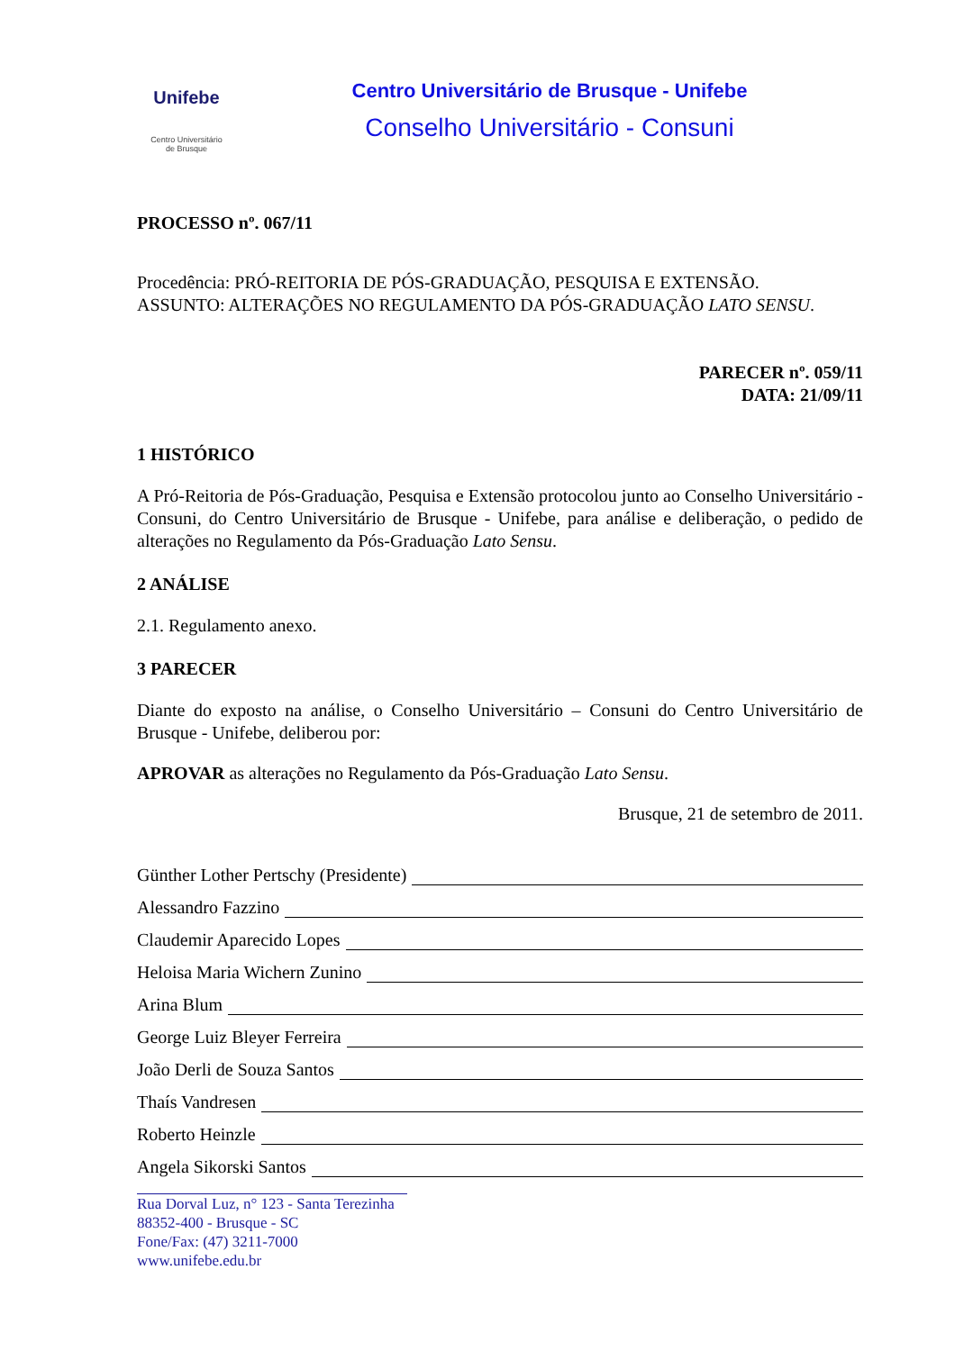Unifebe
Centro Universitário
de Brusque
Centro Universitário de Brusque - Unifebe
Conselho Universitário - Consuni
PROCESSO nº. 067/11
Procedência: PRÓ-REITORIA DE PÓS-GRADUAÇÃO, PESQUISA E EXTENSÃO.
ASSUNTO: ALTERAÇÕES NO REGULAMENTO DA PÓS-GRADUAÇÃO LATO SENSU.
PARECER nº. 059/11
DATA: 21/09/11
1 HISTÓRICO
A Pró-Reitoria de Pós-Graduação, Pesquisa e Extensão protocolou junto ao Conselho Universitário - Consuni, do Centro Universitário de Brusque - Unifebe, para análise e deliberação, o pedido de alterações no Regulamento da Pós-Graduação Lato Sensu.
2 ANÁLISE
2.1. Regulamento anexo.
3 PARECER
Diante do exposto na análise, o Conselho Universitário – Consuni do Centro Universitário de Brusque - Unifebe, deliberou por:
APROVAR as alterações no Regulamento da Pós-Graduação Lato Sensu.
Brusque, 21 de setembro de 2011.
Günther Lother Pertschy (Presidente)
Alessandro Fazzino
Claudemir Aparecido Lopes
Heloisa Maria Wichern Zunino
Arina Blum
George Luiz Bleyer Ferreira
João Derli de Souza Santos
Thaís Vandresen
Roberto Heinzle
Angela Sikorski Santos
Rua Dorval Luz, n° 123 - Santa Terezinha
88352-400 - Brusque - SC
Fone/Fax: (47) 3211-7000
www.unifebe.edu.br